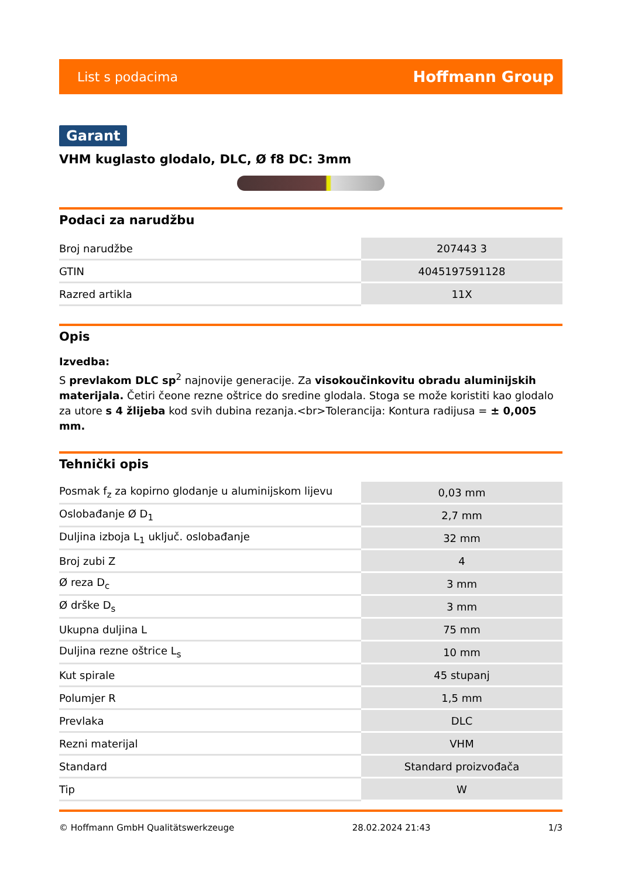List s podacima Hoffmann Group
Garant
VHM kuglasto glodalo, DLC, Ø f8 DC: 3mm
Podaci za narudžbu
| Broj narudžbe | 207443 3 |
| GTIN | 4045197591128 |
| Razred artikla | 11X |
Opis
Izvedba:
S prevlakom DLC sp<sup>2</sup> najnovije generacije. Za visokoučinkovitu obradu aluminijskih materijala. Četiri čeone rezne oštrice do sredine glodala. Stoga se može koristiti kao glodalo za utore s 4 žlijeba kod svih dubina rezanja.<br>Tolerancija: Kontura radijusa = ± 0,005 mm.
Tehnički opis
| Posmak f<sub>z</sub> za kopirno glodanje u aluminijskom lijevu | 0,03 mm |
| Oslobađanje Ø D<sub>1</sub> | 2,7 mm |
| Duljina izboja L<sub>1</sub> uključ. oslobađanje | 32 mm |
| Broj zubi Z | 4 |
| Ø reza D<sub>c</sub> | 3 mm |
| Ø drške D<sub>s</sub> | 3 mm |
| Ukupna duljina L | 75 mm |
| Duljina rezne oštrice L<sub>s</sub> | 10 mm |
| Kut spirale | 45 stupanj |
| Polumjer R | 1,5 mm |
| Prevlaka | DLC |
| Rezni materijal | VHM |
| Standard | Standard proizvođača |
| Tip | W |
© Hoffmann GmbH Qualitätswerkzeuge 28.02.2024 21:43 1/3